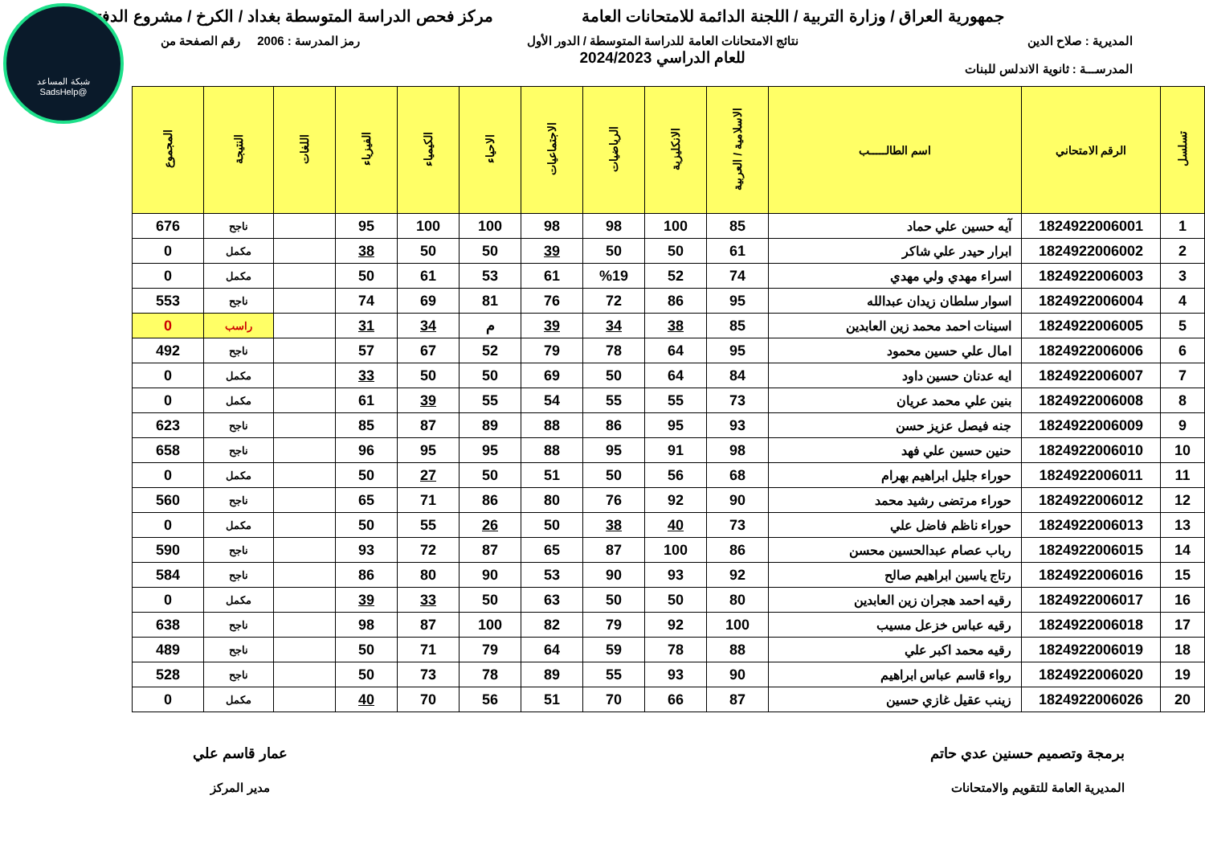شبكة المساعد
@SadsHelp
جمهورية العراق / وزارة التربية / اللجنة الدائمة للامتحانات العامة
مركز فحص الدراسة المتوسطة بغداد / الكرخ / مشروع الدفتر
المديرية : صلاح الدين
المدرســـة : ثانوية الاندلس للبنات
نتائج الامتحانات العامة للدراسة المتوسطة / الدور الأول
للعام الدراسي 2024/2023
رمز المدرسة : 2006 رقم الصفحة من
| تسلسل | الرقم الامتحاني | اسم الطالـــــب | الاسلامية / العربية | الانكليزية | الرياضيات | الاجتماعيات | الاحياء | الكيمياء | الفيزياء | اللغات | النتيجة | المجموع |
| --- | --- | --- | --- | --- | --- | --- | --- | --- | --- | --- | --- | --- |
| 1 | 1824922006001 | آيه حسين علي حماد | 85 | 100 | 98 | 98 | 100 | 100 | 95 | | ناجح | 676 |
| 2 | 1824922006002 | ابرار حيدر علي شاكر | 61 | 50 | 50 | 39 | 50 | 50 | 38 | | مكمل | 0 |
| 3 | 1824922006003 | اسراء مهدي ولي مهدي | 74 | 52 | %19 | 61 | 53 | 61 | 50 | | مكمل | 0 |
| 4 | 1824922006004 | اسوار سلطان زيدان عبدالله | 95 | 86 | 72 | 76 | 81 | 69 | 74 | | ناجح | 553 |
| 5 | 1824922006005 | اسينات احمد محمد زين العابدين | 85 | 38 | 34 | 39 | م | 34 | 31 | | راسب | 0 |
| 6 | 1824922006006 | امال علي حسين محمود | 95 | 64 | 78 | 79 | 52 | 67 | 57 | | ناجح | 492 |
| 7 | 1824922006007 | ايه عدنان حسين داود | 84 | 64 | 50 | 69 | 50 | 50 | 33 | | مكمل | 0 |
| 8 | 1824922006008 | بنين علي محمد عريان | 73 | 55 | 55 | 54 | 55 | 39 | 61 | | مكمل | 0 |
| 9 | 1824922006009 | جنه فيصل عزيز حسن | 93 | 95 | 86 | 88 | 89 | 87 | 85 | | ناجح | 623 |
| 10 | 1824922006010 | حنين حسين علي فهد | 98 | 91 | 95 | 88 | 95 | 95 | 96 | | ناجح | 658 |
| 11 | 1824922006011 | حوراء جليل ابراهيم بهرام | 68 | 56 | 50 | 51 | 50 | 27 | 50 | | مكمل | 0 |
| 12 | 1824922006012 | حوراء مرتضى رشيد محمد | 90 | 92 | 76 | 80 | 86 | 71 | 65 | | ناجح | 560 |
| 13 | 1824922006013 | حوراء ناظم فاضل علي | 73 | 40 | 38 | 50 | 26 | 55 | 50 | | مكمل | 0 |
| 14 | 1824922006015 | رباب عصام عبدالحسين محسن | 86 | 100 | 87 | 65 | 87 | 72 | 93 | | ناجح | 590 |
| 15 | 1824922006016 | رتاج ياسين ابراهيم صالح | 92 | 93 | 90 | 53 | 90 | 80 | 86 | | ناجح | 584 |
| 16 | 1824922006017 | رقيه احمد هجران زين العابدين | 80 | 50 | 50 | 63 | 50 | 33 | 39 | | مكمل | 0 |
| 17 | 1824922006018 | رقيه عباس خزعل مسيب | 100 | 92 | 79 | 82 | 100 | 87 | 98 | | ناجح | 638 |
| 18 | 1824922006019 | رقيه محمد اكبر علي | 88 | 78 | 59 | 64 | 79 | 71 | 50 | | ناجح | 489 |
| 19 | 1824922006020 | رواء قاسم عباس ابراهيم | 90 | 93 | 55 | 89 | 78 | 73 | 50 | | ناجح | 528 |
| 20 | 1824922006026 | زينب عقيل غازي حسين | 87 | 66 | 70 | 51 | 56 | 70 | 40 | | مكمل | 0 |
برمجة وتصميم حسنين عدي حاتم
المديرية العامة للتقويم والامتحانات
عمار قاسم علي
مدير المركز